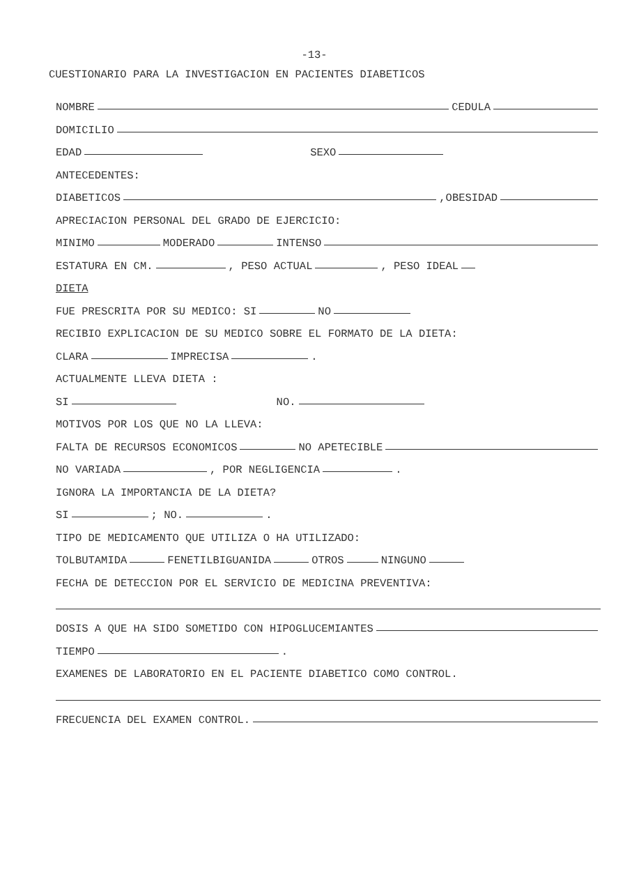-13-
CUESTIONARIO PARA LA INVESTIGACION EN PACIENTES DIABETICOS
NOMBRE CEDULA
DOMICILIO
EDAD SEXO
ANTECEDENTES:
DIABETICOS ,OBESIDAD
APRECIACION PERSONAL DEL GRADO DE EJERCICIO:
MINIMO MODERADO INTENSO
ESTATURA EN CM. , PESO ACTUAL , PESO IDEAL
DIETA
FUE PRESCRITA POR SU MEDICO: SI NO
RECIBIO EXPLICACION DE SU MEDICO SOBRE EL FORMATO DE LA DIETA:
CLARA IMPRECISA .
ACTUALMENTE LLEVA DIETA :
SI NO.
MOTIVOS POR LOS QUE NO LA LLEVA:
FALTA DE RECURSOS ECONOMICOS NO APETECIBLE
NO VARIADA , POR NEGLIGENCIA .
IGNORA LA IMPORTANCIA DE LA DIETA?
SI ; NO. .
TIPO DE MEDICAMENTO QUE UTILIZA O HA UTILIZADO:
TOLBUTAMIDA FENETILBIGUANIDA OTROS NINGUNO
FECHA DE DETECCION POR EL SERVICIO DE MEDICINA PREVENTIVA:
DOSIS A QUE HA SIDO SOMETIDO CON HIPOGLUCEMIANTES
TIEMPO .
EXAMENES DE LABORATORIO EN EL PACIENTE DIABETICO COMO CONTROL.
FRECUENCIA DEL EXAMEN CONTROL.